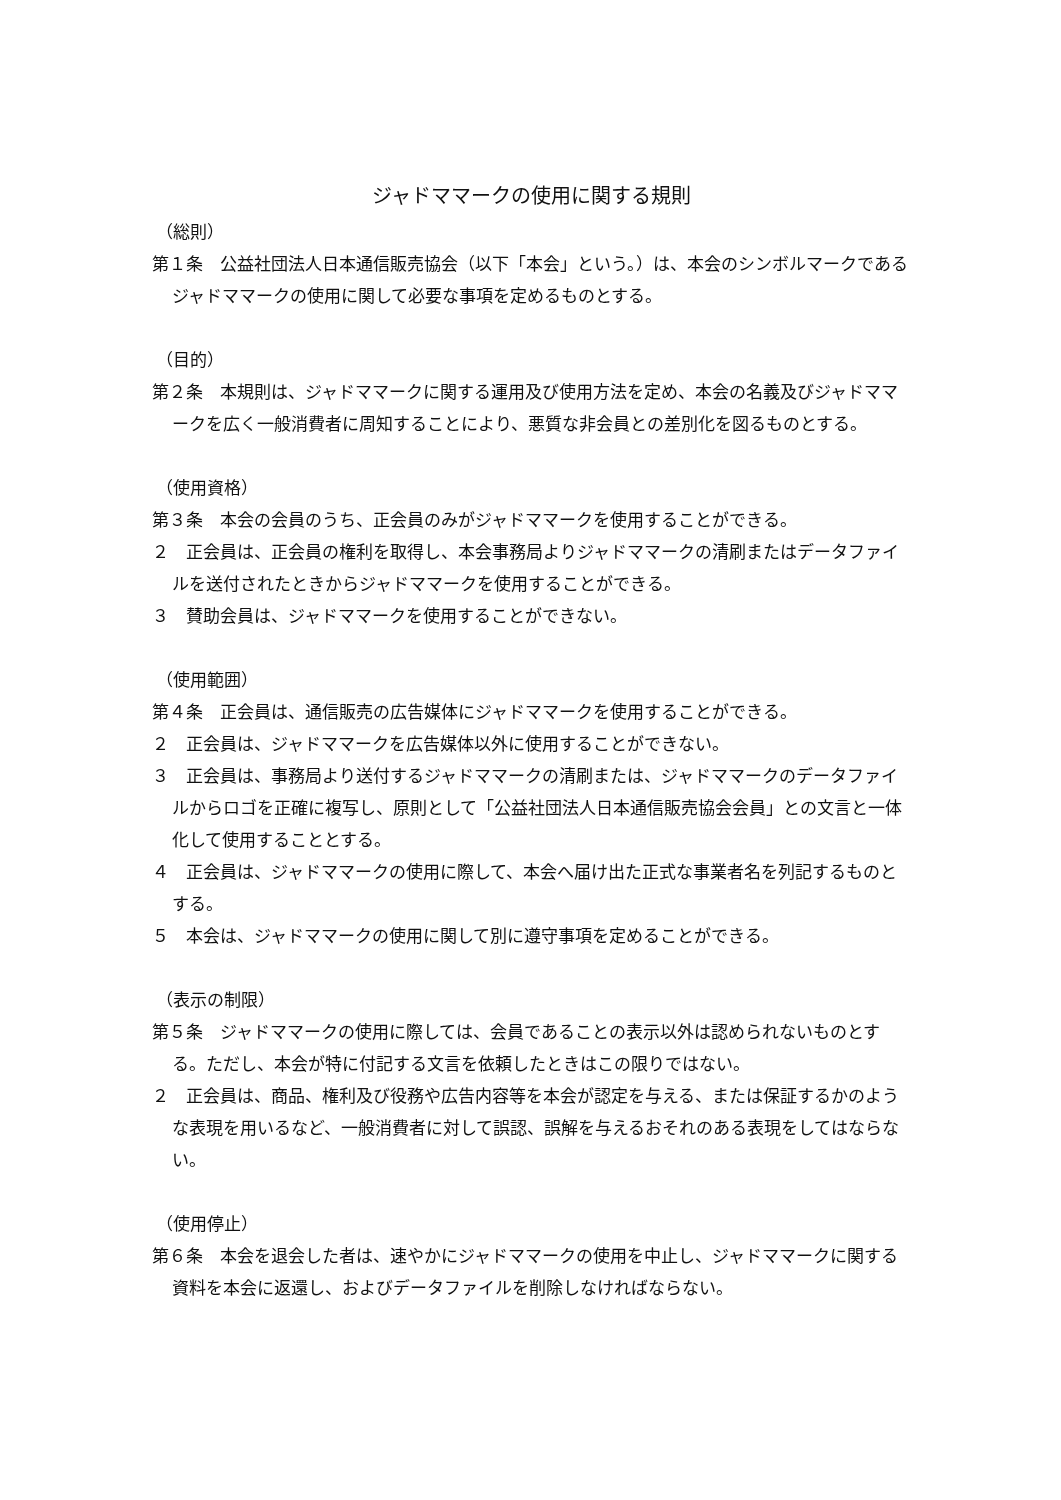ジャドママークの使用に関する規則
（総則）
第１条　公益社団法人日本通信販売協会（以下「本会」という。）は、本会のシンボルマークであるジャドママークの使用に関して必要な事項を定めるものとする。
（目的）
第２条　本規則は、ジャドママークに関する運用及び使用方法を定め、本会の名義及びジャドママークを広く一般消費者に周知することにより、悪質な非会員との差別化を図るものとする。
（使用資格）
第３条　本会の会員のうち、正会員のみがジャドママークを使用することができる。
２　正会員は、正会員の権利を取得し、本会事務局よりジャドママークの清刷またはデータファイルを送付されたときからジャドママークを使用することができる。
３　賛助会員は、ジャドママークを使用することができない。
（使用範囲）
第４条　正会員は、通信販売の広告媒体にジャドママークを使用することができる。
２　正会員は、ジャドママークを広告媒体以外に使用することができない。
３　正会員は、事務局より送付するジャドママークの清刷または、ジャドママークのデータファイルからロゴを正確に複写し、原則として「公益社団法人日本通信販売協会会員」との文言と一体化して使用することとする。
４　正会員は、ジャドママークの使用に際して、本会へ届け出た正式な事業者名を列記するものとする。
５　本会は、ジャドママークの使用に関して別に遵守事項を定めることができる。
（表示の制限）
第５条　ジャドママークの使用に際しては、会員であることの表示以外は認められないものとする。ただし、本会が特に付記する文言を依頼したときはこの限りではない。
２　正会員は、商品、権利及び役務や広告内容等を本会が認定を与える、または保証するかのような表現を用いるなど、一般消費者に対して誤認、誤解を与えるおそれのある表現をしてはならない。
（使用停止）
第６条　本会を退会した者は、速やかにジャドママークの使用を中止し、ジャドママークに関する資料を本会に返還し、およびデータファイルを削除しなければならない。